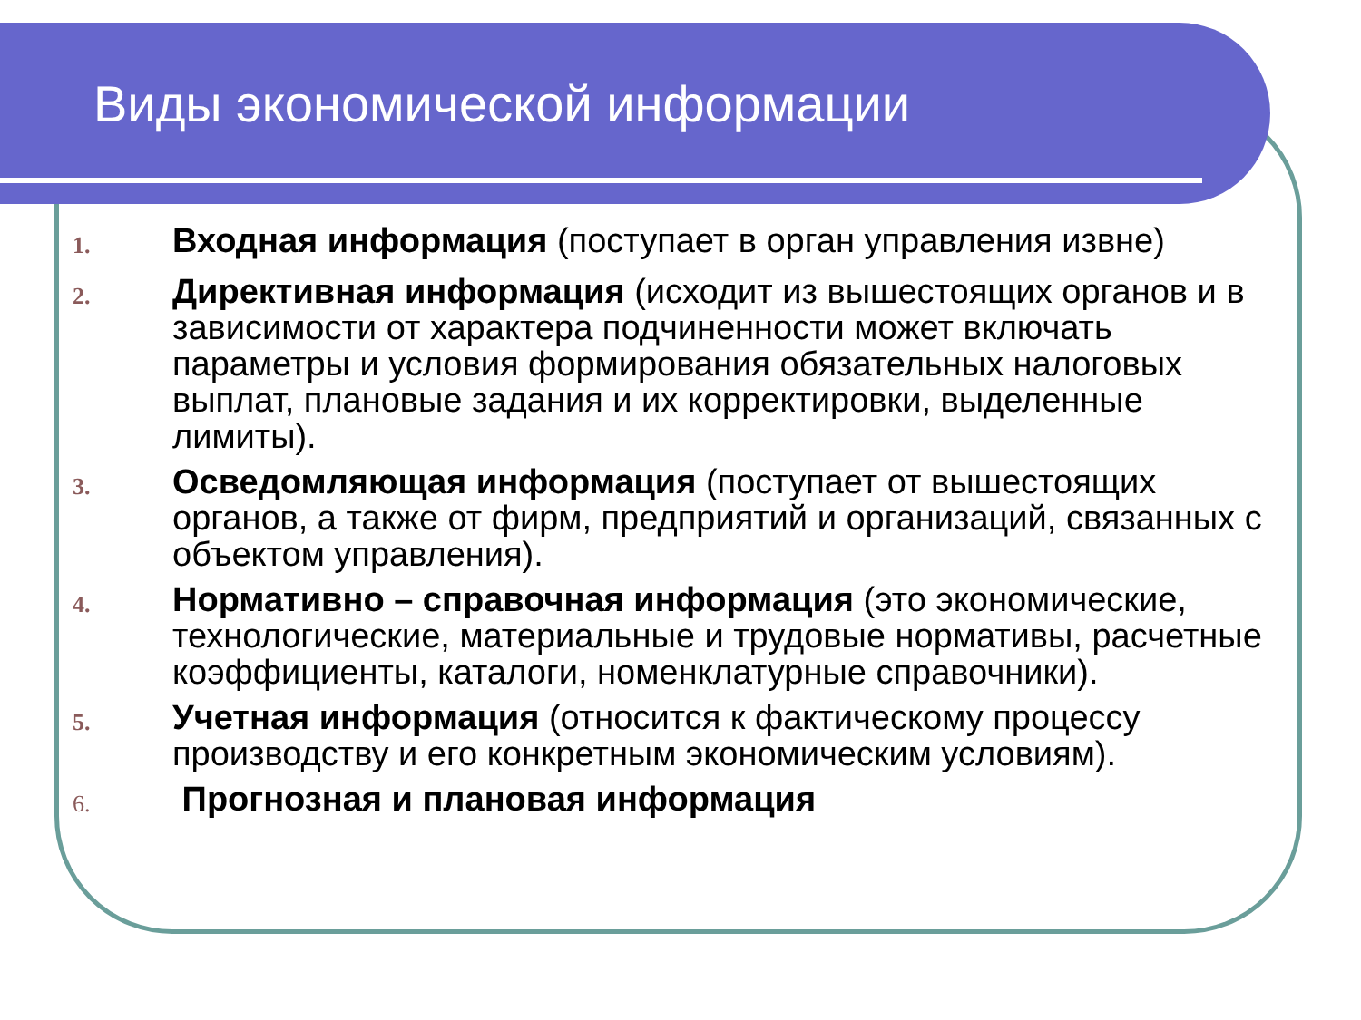Виды экономической информации
1. Входная информация (поступает в орган управления извне)
2. Директивная информация (исходит из вышестоящих органов и в зависимости от характера подчиненности может включать параметры и условия формирования обязательных налоговых выплат, плановые задания и их корректировки, выделенные лимиты).
3. Осведомляющая информация (поступает от вышестоящих органов, а также от фирм, предприятий и организаций, связанных с объектом управления).
4. Нормативно – справочная информация (это экономические, технологические, материальные и трудовые нормативы, расчетные коэффициенты, каталоги, номенклатурные справочники).
5. Учетная информация (относится к фактическому процессу производству и его конкретным экономическим условиям).
6. Прогнозная и плановая информация